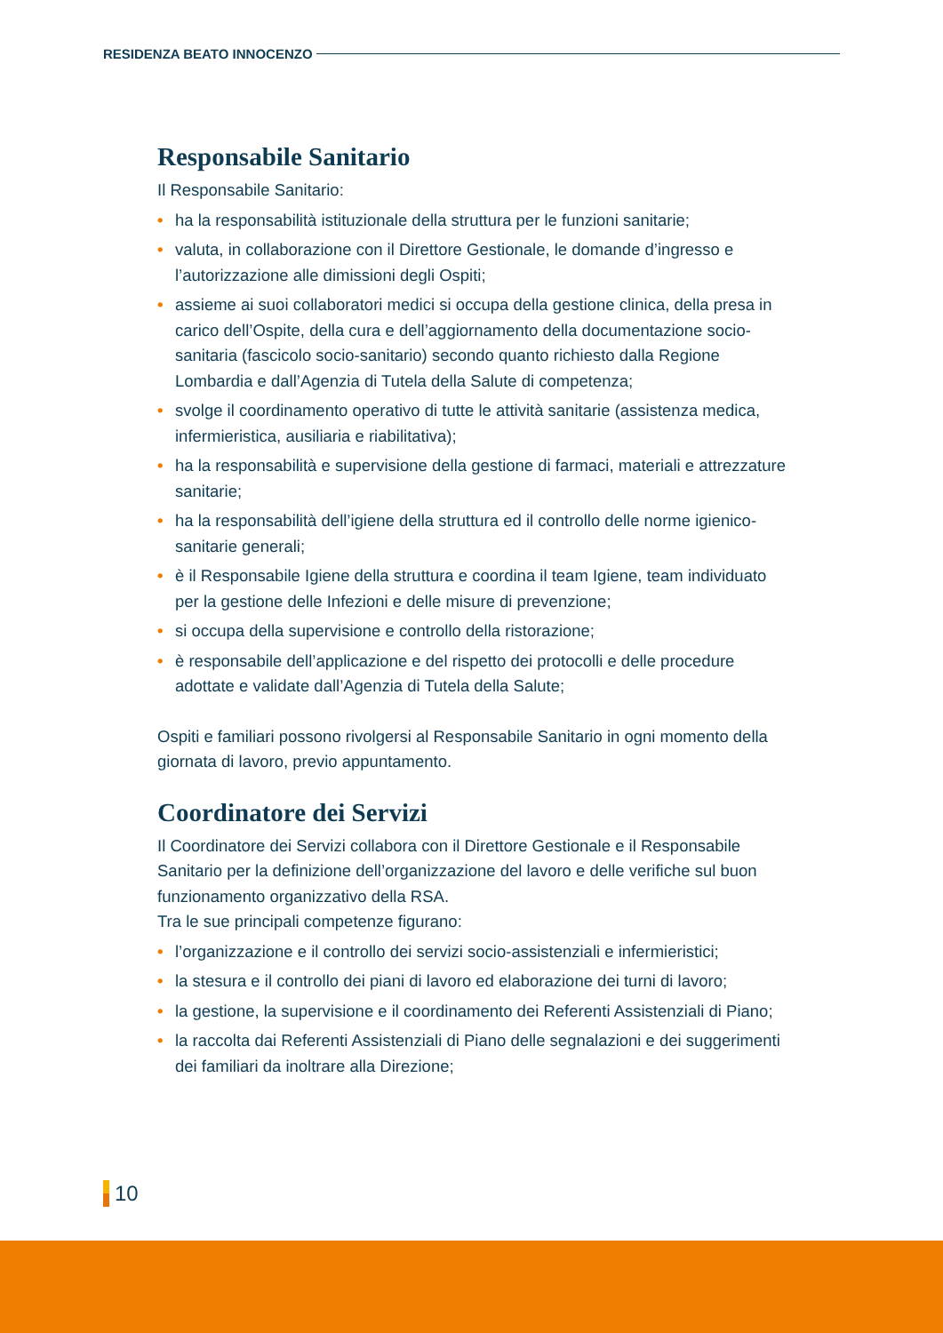RESIDENZA BEATO INNOCENZO
Responsabile Sanitario
Il Responsabile Sanitario:
• ha la responsabilità istituzionale della struttura per le funzioni sanitarie;
• valuta, in collaborazione con il Direttore Gestionale, le domande d’ingresso e l’autorizzazione alle dimissioni degli Ospiti;
• assieme ai suoi collaboratori medici si occupa della gestione clinica, della presa in carico dell’Ospite, della cura e dell’aggiornamento della documentazione socio-sanitaria (fascicolo socio-sanitario) secondo quanto richiesto dalla Regione Lombardia e dall’Agenzia di Tutela della Salute di competenza;
• svolge il coordinamento operativo di tutte le attività sanitarie (assistenza medica, infermieristica, ausiliaria e riabilitativa);
• ha la responsabilità e supervisione della gestione di farmaci, materiali e attrezzature sanitarie;
• ha la responsabilità dell’igiene della struttura ed il controllo delle norme igienico-sanitarie generali;
• è il Responsabile Igiene della struttura e coordina il team Igiene, team individuato per la gestione delle Infezioni e delle misure di prevenzione;
• si occupa della supervisione e controllo della ristorazione;
• è responsabile dell’applicazione e del rispetto dei protocolli e delle procedure adottate e validate dall’Agenzia di Tutela della Salute;
Ospiti e familiari possono rivolgersi al Responsabile Sanitario in ogni momento della giornata di lavoro, previo appuntamento.
Coordinatore dei Servizi
Il Coordinatore dei Servizi collabora con il Direttore Gestionale e il Responsabile Sanitario per la definizione dell’organizzazione del lavoro e delle verifiche sul buon funzionamento organizzativo della RSA.
Tra le sue principali competenze figurano:
• l’organizzazione e il controllo dei servizi socio-assistenziali e infermieristici;
• la stesura e il controllo dei piani di lavoro ed elaborazione dei turni di lavoro;
• la gestione, la supervisione e il coordinamento dei Referenti Assistenziali di Piano;
• la raccolta dai Referenti Assistenziali di Piano delle segnalazioni e dei suggerimenti dei familiari da inoltrare alla Direzione;
10